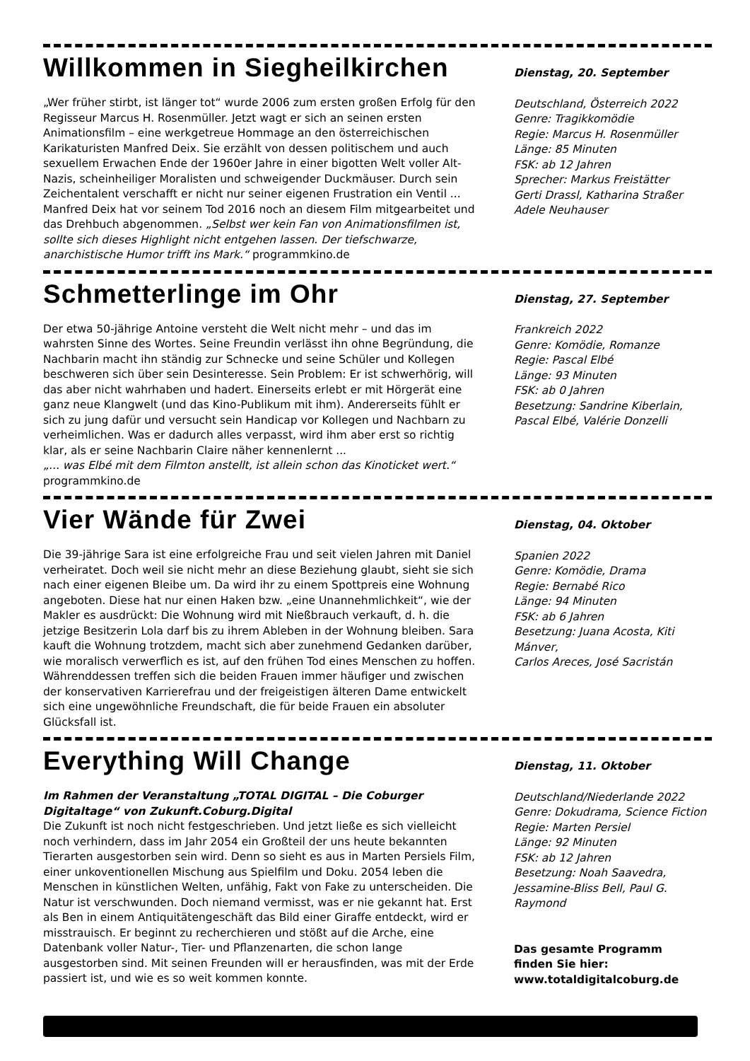Willkommen in Siegheilkirchen
„Wer früher stirbt, ist länger tot“ wurde 2006 zum ersten großen Erfolg für den Regisseur Marcus H. Rosenmüller. Jetzt wagt er sich an seinen ersten Animationsfilm – eine werkgetreue Hommage an den österreichischen Karikaturisten Manfred Deix. Sie erzählt von dessen politischem und auch sexuellem Erwachen Ende der 1960er Jahre in einer bigotten Welt voller Alt-Nazis, scheinheiliger Moralisten und schweigender Duckmäuser. Durch sein Zeichentalent verschafft er nicht nur seiner eigenen Frustration ein Ventil ...
Manfred Deix hat vor seinem Tod 2016 noch an diesem Film mitgearbeitet und das Drehbuch abgenommen. „Selbst wer kein Fan von Animationsfilmen ist, sollte sich dieses Highlight nicht entgehen lassen. Der tiefschwarze, anarchistische Humor trifft ins Mark.“ programmkino.de
Dienstag, 20. September
Deutschland, Österreich 2022
Genre: Tragikkomödie
Regie: Marcus H. Rosenmüller
Länge: 85 Minuten
FSK: ab 12 Jahren
Sprecher: Markus Freistätter
Gerti Drassl, Katharina Straßer
Adele Neuhauser
Schmetterlinge im Ohr
Der etwa 50-jährige Antoine versteht die Welt nicht mehr – und das im wahrsten Sinne des Wortes. Seine Freundin verlässt ihn ohne Begründung, die Nachbarin macht ihn ständig zur Schnecke und seine Schüler und Kollegen beschweren sich über sein Desinteresse. Sein Problem: Er ist schwerhörig, will das aber nicht wahrhaben und hadert. Einerseits erlebt er mit Hörgerät eine ganz neue Klangwelt (und das Kino-Publikum mit ihm). Andererseits fühlt er sich zu jung dafür und versucht sein Handicap vor Kollegen und Nachbarn zu verheimlichen. Was er dadurch alles verpasst, wird ihm aber erst so richtig klar, als er seine Nachbarin Claire näher kennenlernt ...
„... was Elbé mit dem Filmton anstellt, ist allein schon das Kinoticket wert.“
programmkino.de
Dienstag, 27. September
Frankreich 2022
Genre: Komödie, Romanze
Regie: Pascal Elbé
Länge: 93 Minuten
FSK: ab 0 Jahren
Besetzung: Sandrine Kiberlain,
Pascal Elbé, Valérie Donzelli
Vier Wände für Zwei
Die 39-jährige Sara ist eine erfolgreiche Frau und seit vielen Jahren mit Daniel verheiratet. Doch weil sie nicht mehr an diese Beziehung glaubt, sieht sie sich nach einer eigenen Bleibe um. Da wird ihr zu einem Spottpreis eine Wohnung angeboten. Diese hat nur einen Haken bzw. „eine Unannehmlichkeit“, wie der Makler es ausdrückt: Die Wohnung wird mit Nießbrauch verkauft, d. h. die jetzige Besitzerin Lola darf bis zu ihrem Ableben in der Wohnung bleiben. Sara kauft die Wohnung trotzdem, macht sich aber zunehmend Gedanken darüber, wie moralisch verwerflich es ist, auf den frühen Tod eines Menschen zu hoffen. Währenddessen treffen sich die beiden Frauen immer häufiger und zwischen der konservativen Karrierefrau und der freigeistigen älteren Dame entwickelt sich eine ungewöhnliche Freundschaft, die für beide Frauen ein absoluter Glücksfall ist.
Dienstag, 04. Oktober
Spanien 2022
Genre: Komödie, Drama
Regie: Bernabé Rico
Länge: 94 Minuten
FSK: ab 6 Jahren
Besetzung: Juana Acosta, Kiti Mánver,
Carlos Areces, José Sacristán
Everything Will Change
Im Rahmen der Veranstaltung „TOTAL DIGITAL – Die Coburger Digitaltage“ von Zukunft.Coburg.Digital
Die Zukunft ist noch nicht festgeschrieben. Und jetzt ließe es sich vielleicht noch verhindern, dass im Jahr 2054 ein Großteil der uns heute bekannten Tierarten ausgestorben sein wird. Denn so sieht es aus in Marten Persiels Film, einer unkoventionellen Mischung aus Spielfilm und Doku. 2054 leben die Menschen in künstlichen Welten, unfähig, Fakt von Fake zu unterscheiden. Die Natur ist verschwunden. Doch niemand vermisst, was er nie gekannt hat. Erst als Ben in einem Antiquitätengeschäft das Bild einer Giraffe entdeckt, wird er misstrauisch. Er beginnt zu recherchieren und stößt auf die Arche, eine Datenbank voller Natur-, Tier- und Pflanzenarten, die schon lange ausgestorben sind. Mit seinen Freunden will er herausfinden, was mit der Erde passiert ist, und wie es so weit kommen konnte.
Dienstag, 11. Oktober
Deutschland/Niederlande 2022
Genre: Dokudrama, Science Fiction
Regie: Marten Persiel
Länge: 92 Minuten
FSK: ab 12 Jahren
Besetzung: Noah Saavedra,
Jessamine-Bliss Bell, Paul G. Raymond
Das gesamte Programm
finden Sie hier:
www.totaldigitalcoburg.de